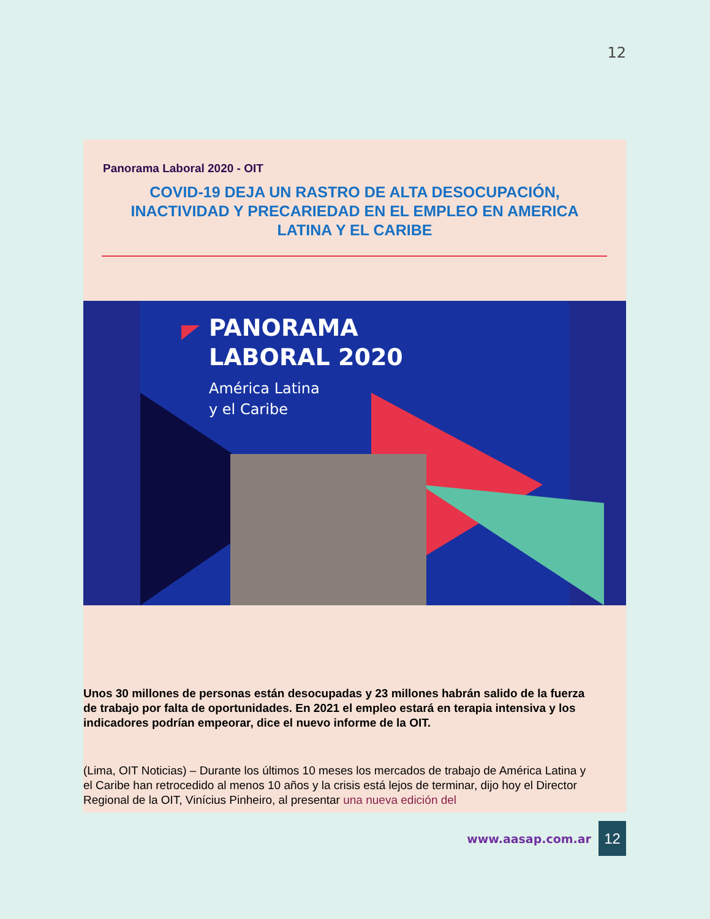12
Panorama Laboral 2020 - OIT
COVID-19 DEJA UN RASTRO DE ALTA DESOCUPACIÓN, INACTIVIDAD Y PRECARIEDAD EN EL EMPLEO EN AMERICA LATINA Y EL CARIBE
PANORAMA
LABORAL 2020
América Latina
y el Caribe
Unos 30 millones de personas están desocupadas y 23 millones habrán salido de la fuerza de trabajo por falta de oportunidades. En 2021 el empleo estará en terapia intensiva y los indicadores podrían empeorar, dice el nuevo informe de la OIT.
(Lima, OIT Noticias) – Durante los últimos 10 meses los mercados de trabajo de América Latina y el Caribe han retrocedido al menos 10 años y la crisis está lejos de terminar, dijo hoy el Director Regional de la OIT, Vinícius Pinheiro, al presentar una nueva edición del
www.aasap.com.ar 12